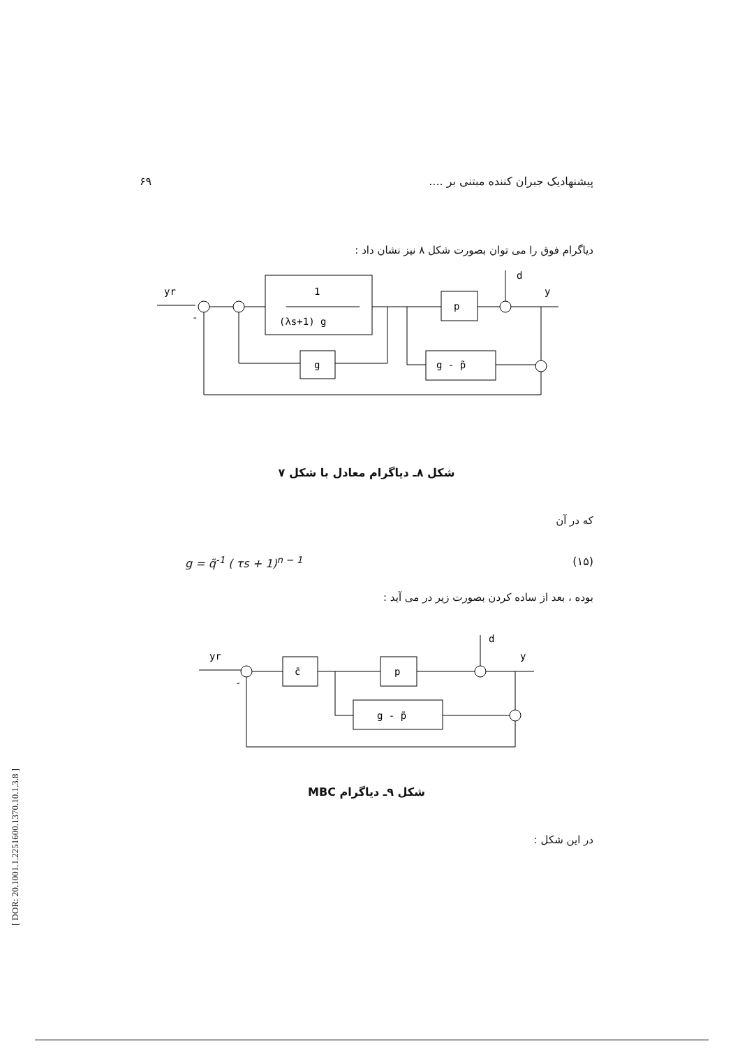پیشنهادیک جبران کننده مبتنی بر .... ۶۹
دیاگرام فوق را می توان بصورت شکل ۸ نیز نشان داد :
yr
-
1
(λs+1) g
p
d
y
g
g - p̃
شکل ۸ـ دیاگرام معادل با شکل ۷
که در آن
g = q̃<sup>-1</sup> ( τs + 1)<sup>n − 1</sup> (۱۵)
بوده ، بعد از ساده کردن بصورت زیر در می آید :
yr
-
c̄
p
d
y
g - p̃
شکل ۹ـ دیاگرام MBC
در این شکل :
[ DOR: 20.1001.1.2251600.1370.10.1.3.8 ]